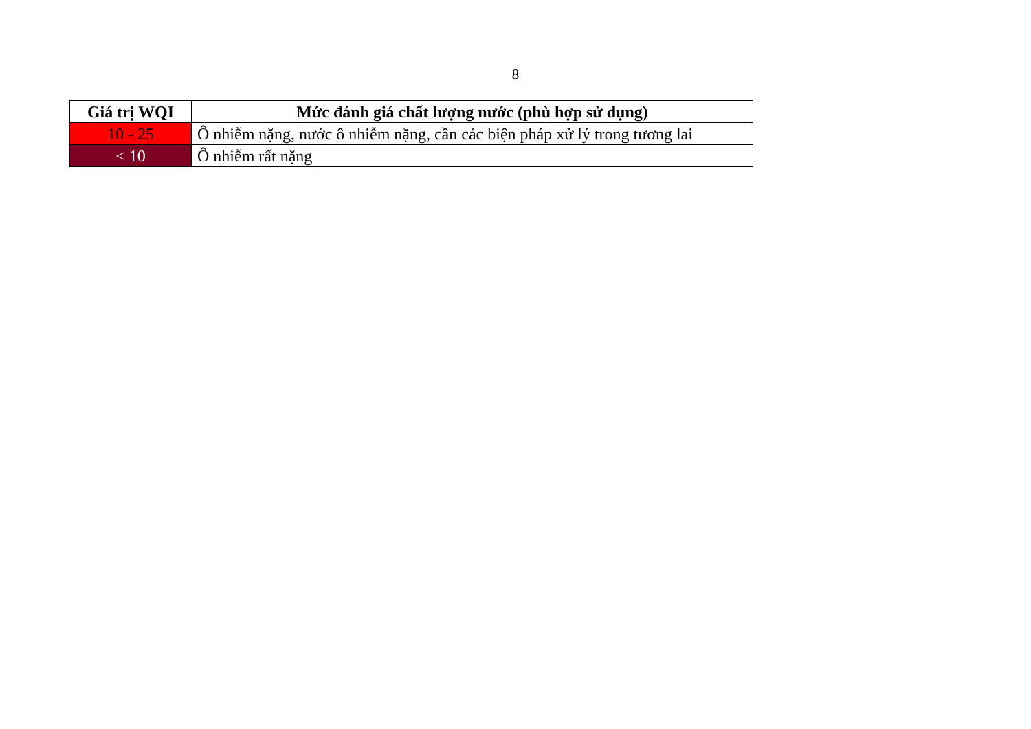8
| Giá trị WQI | Mức đánh giá chất lượng nước (phù hợp sử dụng) |
| --- | --- |
| 10 - 25 | Ô nhiễm nặng, nước ô nhiễm nặng, cần các biện pháp xử lý trong tương lai |
| < 10 | Ô nhiễm rất nặng |